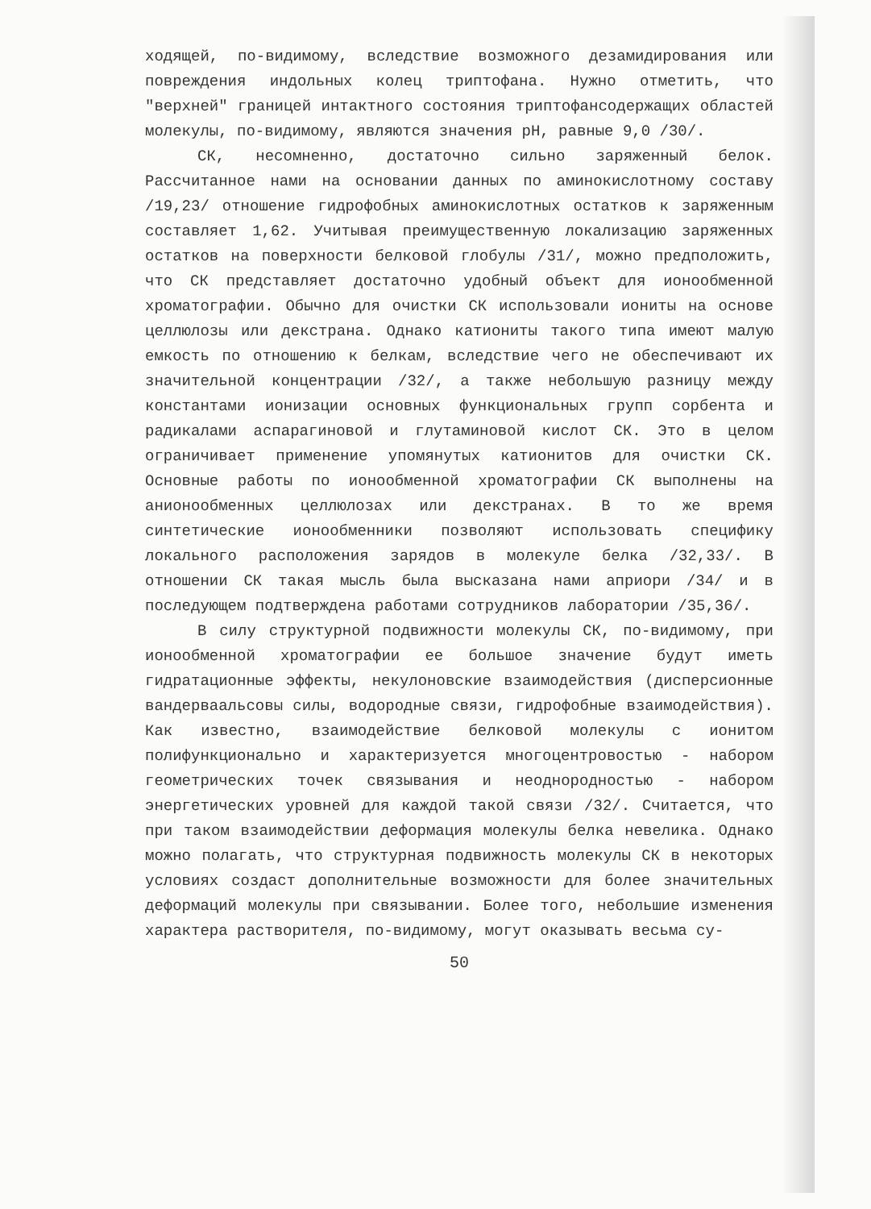ходящей, по-видимому, вследствие возможного дезамидирования или повреждения индольных колец триптофана. Нужно отметить, что "верхней" границей интактного состояния триптофансодержащих областей молекулы, по-видимому, являются значения pH, равные 9,0 /30/.
СК, несомненно, достаточно сильно заряженный белок. Рассчитанное нами на основании данных по аминокислотному составу /19,23/ отношение гидрофобных аминокислотных остатков к заряженным составляет 1,62. Учитывая преимущественную локализацию заряженных остатков на поверхности белковой глобулы /31/, можно предположить, что СК представляет достаточно удобный объект для ионообменной хроматографии. Обычно для очистки СК использовали иониты на основе целлюлозы или декстрана. Однако катиониты такого типа имеют малую емкость по отношению к белкам, вследствие чего не обеспечивают их значительной концентрации /32/, а также небольшую разницу между константами ионизации основных функциональных групп сорбента и радикалами аспарагиновой и глутаминовой кислот СК. Это в целом ограничивает применение упомянутых катионитов для очистки СК. Основные работы по ионообменной хроматографии СК выполнены на анионообменных целлюлозах или декстранах. В то же время синтетические ионообменники позволяют использовать специфику локального расположения зарядов в молекуле белка /32,33/. В отношении СК такая мысль была высказана нами априори /34/ и в последующем подтверждена работами сотрудников лаборатории /35,36/.
В силу структурной подвижности молекулы СК, по-видимому, при ионообменной хроматографии ее большое значение будут иметь гидратационные эффекты, некулоновские взаимодействия (дисперсионные вандерваальсовы силы, водородные связи, гидрофобные взаимодействия). Как известно, взаимодействие белковой молекулы с ионитом полифункционально и характеризуется многоцентровостью - набором геометрических точек связывания и неоднородностью - набором энергетических уровней для каждой такой связи /32/. Считается, что при таком взаимодействии деформация молекулы белка невелика. Однако можно полагать, что структурная подвижность молекулы СК в некоторых условиях создаст дополнительные возможности для более значительных деформаций молекулы при связывании. Более того, небольшие изменения характера растворителя, по-видимому, могут оказывать весьма су-
50